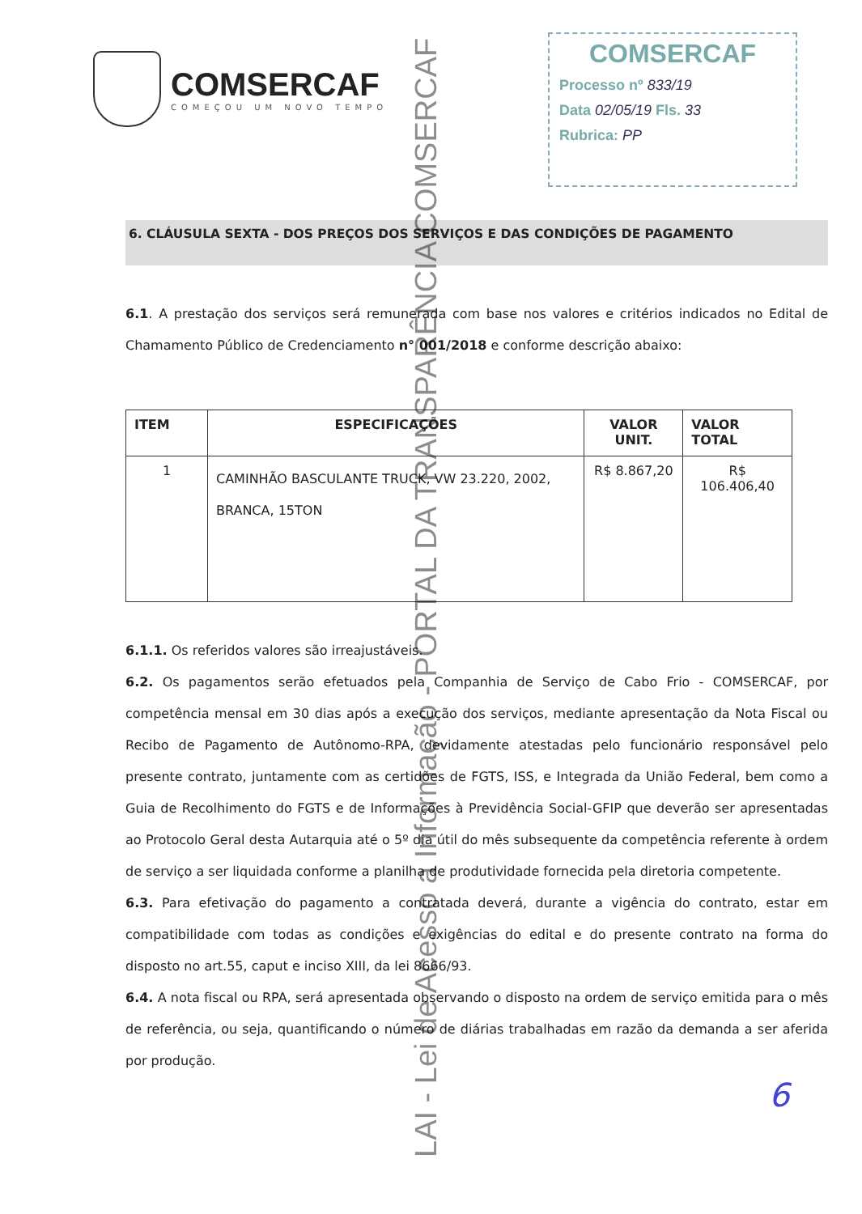COMSERCAF
COMEÇOU UM NOVO TEMPO
COMSERCAF
Processo nº 833/19
Data 02/05/19 Fls. 33
Rubrica: PP
6. CLÁUSULA SEXTA - DOS PREÇOS DOS SERVIÇOS E DAS CONDIÇÕES DE PAGAMENTO
6.1. A prestação dos serviços será remunerada com base nos valores e critérios indicados no Edital de Chamamento Público de Credenciamento n° 001/2018 e conforme descrição abaixo:
| ITEM | ESPECIFICAÇÕES | VALOR UNIT. | VALOR TOTAL |
| --- | --- | --- | --- |
| 1 | CAMINHÃO BASCULANTE TRUCK, VW 23.220, 2002, BRANCA, 15TON | R$ 8.867,20 | R$ 106.406,40 |
6.1.1. Os referidos valores são irreajustáveis.
6.2. Os pagamentos serão efetuados pela Companhia de Serviço de Cabo Frio - COMSERCAF, por competência mensal em 30 dias após a execução dos serviços, mediante apresentação da Nota Fiscal ou Recibo de Pagamento de Autônomo-RPA, devidamente atestadas pelo funcionário responsável pelo presente contrato, juntamente com as certidões de FGTS, ISS, e Integrada da União Federal, bem como a Guia de Recolhimento do FGTS e de Informações à Previdência Social-GFIP que deverão ser apresentadas ao Protocolo Geral desta Autarquia até o 5º dia útil do mês subsequente da competência referente à ordem de serviço a ser liquidada conforme a planilha de produtividade fornecida pela diretoria competente.
6.3. Para efetivação do pagamento a contratada deverá, durante a vigência do contrato, estar em compatibilidade com todas as condições e exigências do edital e do presente contrato na forma do disposto no art.55, caput e inciso XIII, da lei 8666/93.
6.4. A nota fiscal ou RPA, será apresentada observando o disposto na ordem de serviço emitida para o mês de referência, ou seja, quantificando o número de diárias trabalhadas em razão da demanda a ser aferida por produção.
6
LAI - Lei de Acesso a Informação - PORTAL DA TRANSPARÊNCIA COMSERCAF